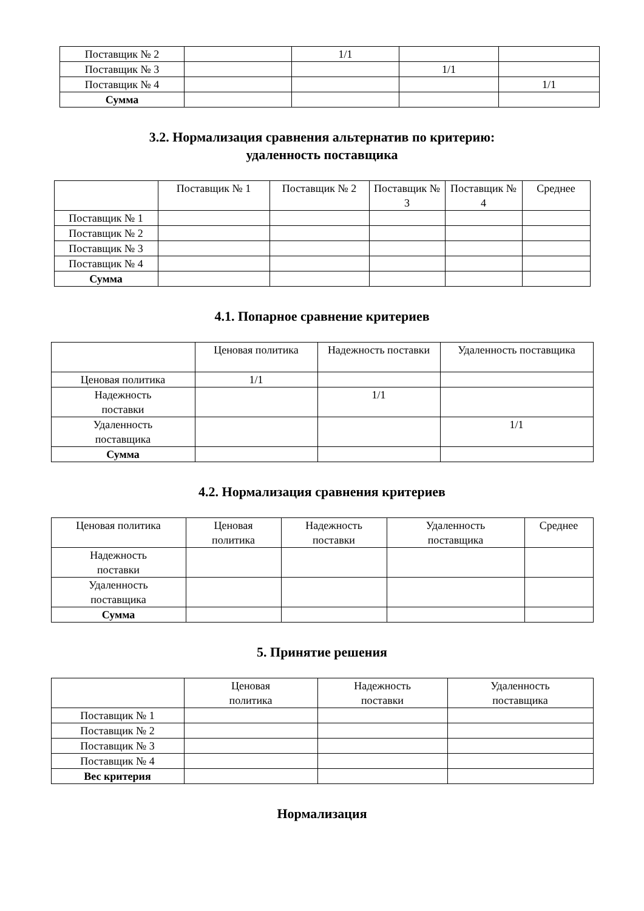| Поставщик № 2 | | 1/1 | | |
| Поставщик № 3 | | | 1/1 | |
| Поставщик № 4 | | | | 1/1 |
| Сумма | | | | |
3.2. Нормализация сравнения альтернатив по критерию:
удаленность поставщика
| | Поставщик № 1 | Поставщик № 2 | Поставщик № 3 | Поставщик № 4 | Среднее |
| --- | --- | --- | --- | --- | --- |
| Поставщик № 1 | | | | | |
| Поставщик № 2 | | | | | |
| Поставщик № 3 | | | | | |
| Поставщик № 4 | | | | | |
| Сумма | | | | | |
4.1. Попарное сравнение критериев
| | Ценовая политика | Надежность поставки | Удаленность поставщика |
| --- | --- | --- | --- |
| Ценовая политика | 1/1 | | |
| Надежность поставки | | 1/1 | |
| Удаленность поставщика | | | 1/1 |
| Сумма | | | |
4.2. Нормализация сравнения критериев
| Ценовая политика | Ценовая политика | Надежность поставки | Удаленность поставщика | Среднее |
| --- | --- | --- | --- | --- |
| Надежность поставки | | | | |
| Удаленность поставщика | | | | |
| Сумма | | | | |
5. Принятие решения
| | Ценовая политика | Надежность поставки | Удаленность поставщика |
| --- | --- | --- | --- |
| Поставщик № 1 | | | |
| Поставщик № 2 | | | |
| Поставщик № 3 | | | |
| Поставщик № 4 | | | |
| Вес критерия | | | |
Нормализация